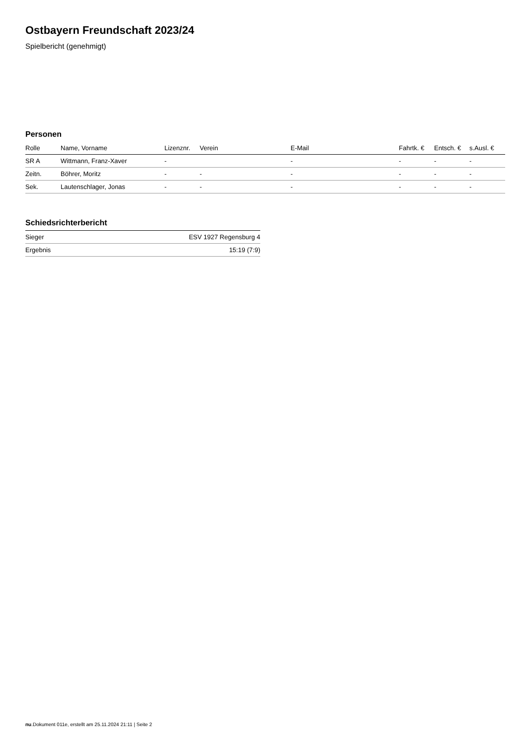Ostbayern Freundschaft 2023/24
Spielbericht (genehmigt)
Personen
| Rolle | Name, Vorname | Lizenznr. | Verein | E-Mail | Fahrtk. € | Entsch. € | s.Ausl. € |
| --- | --- | --- | --- | --- | --- | --- | --- |
| SR A | Wittmann, Franz-Xaver | - | | - | - | - | - |
| Zeitn. | Böhrer, Moritz | - | - | - | - | - | - |
| Sek. | Lautenschlager, Jonas | - | - | - | - | - | - |
Schiedsrichterbericht
| Sieger | ESV 1927 Regensburg 4 |
| Ergebnis | 15:19 (7:9) |
nu.Dokument 011e, erstellt am 25.11.2024 21:11 | Seite 2